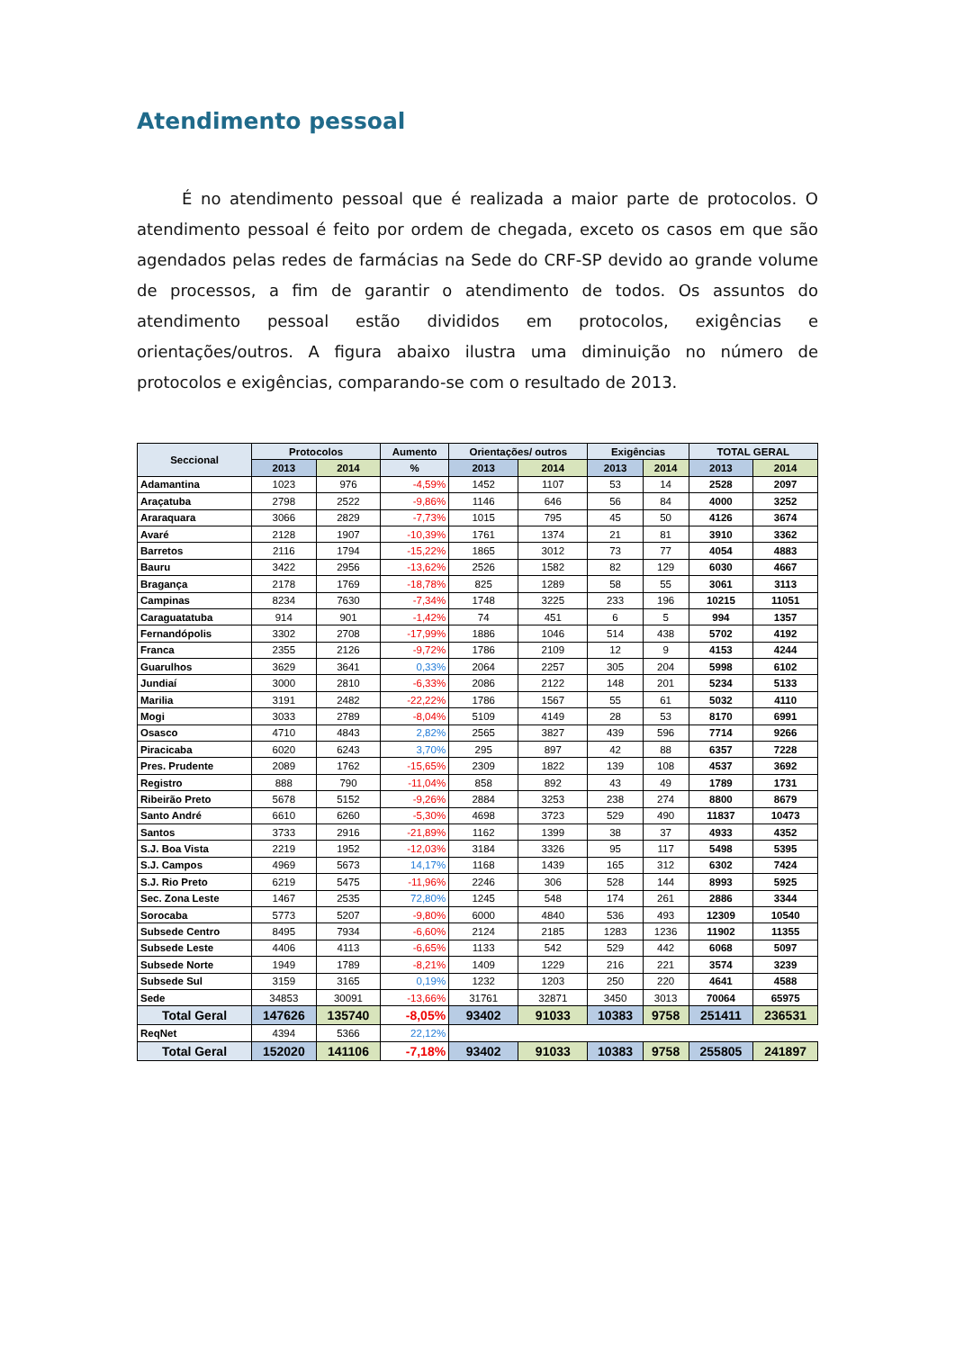Atendimento pessoal
É no atendimento pessoal que é realizada a maior parte de protocolos. O atendimento pessoal é feito por ordem de chegada, exceto os casos em que são agendados pelas redes de farmácias na Sede do CRF-SP devido ao grande volume de processos, a fim de garantir o atendimento de todos. Os assuntos do atendimento pessoal estão divididos em protocolos, exigências e orientações/outros. A figura abaixo ilustra uma diminuição no número de protocolos e exigências, comparando-se com o resultado de 2013.
| Seccional | Protocolos | | Aumento | Orientações/ outros | | Exigências | | TOTAL GERAL | |
| --- | --- | --- | --- | --- | --- | --- | --- | --- | --- |
| | 2013 | 2014 | % | 2013 | 2014 | 2013 | 2014 | 2013 | 2014 |
| Adamantina | 1023 | 976 | -4,59% | 1452 | 1107 | 53 | 14 | 2528 | 2097 |
| Araçatuba | 2798 | 2522 | -9,86% | 1146 | 646 | 56 | 84 | 4000 | 3252 |
| Araraquara | 3066 | 2829 | -7,73% | 1015 | 795 | 45 | 50 | 4126 | 3674 |
| Avaré | 2128 | 1907 | -10,39% | 1761 | 1374 | 21 | 81 | 3910 | 3362 |
| Barretos | 2116 | 1794 | -15,22% | 1865 | 3012 | 73 | 77 | 4054 | 4883 |
| Bauru | 3422 | 2956 | -13,62% | 2526 | 1582 | 82 | 129 | 6030 | 4667 |
| Bragança | 2178 | 1769 | -18,78% | 825 | 1289 | 58 | 55 | 3061 | 3113 |
| Campinas | 8234 | 7630 | -7,34% | 1748 | 3225 | 233 | 196 | 10215 | 11051 |
| Caraguatatuba | 914 | 901 | -1,42% | 74 | 451 | 6 | 5 | 994 | 1357 |
| Fernandópolis | 3302 | 2708 | -17,99% | 1886 | 1046 | 514 | 438 | 5702 | 4192 |
| Franca | 2355 | 2126 | -9,72% | 1786 | 2109 | 12 | 9 | 4153 | 4244 |
| Guarulhos | 3629 | 3641 | 0,33% | 2064 | 2257 | 305 | 204 | 5998 | 6102 |
| Jundiaí | 3000 | 2810 | -6,33% | 2086 | 2122 | 148 | 201 | 5234 | 5133 |
| Marilia | 3191 | 2482 | -22,22% | 1786 | 1567 | 55 | 61 | 5032 | 4110 |
| Mogi | 3033 | 2789 | -8,04% | 5109 | 4149 | 28 | 53 | 8170 | 6991 |
| Osasco | 4710 | 4843 | 2,82% | 2565 | 3827 | 439 | 596 | 7714 | 9266 |
| Piracicaba | 6020 | 6243 | 3,70% | 295 | 897 | 42 | 88 | 6357 | 7228 |
| Pres. Prudente | 2089 | 1762 | -15,65% | 2309 | 1822 | 139 | 108 | 4537 | 3692 |
| Registro | 888 | 790 | -11,04% | 858 | 892 | 43 | 49 | 1789 | 1731 |
| Ribeirão Preto | 5678 | 5152 | -9,26% | 2884 | 3253 | 238 | 274 | 8800 | 8679 |
| Santo André | 6610 | 6260 | -5,30% | 4698 | 3723 | 529 | 490 | 11837 | 10473 |
| Santos | 3733 | 2916 | -21,89% | 1162 | 1399 | 38 | 37 | 4933 | 4352 |
| S.J. Boa Vista | 2219 | 1952 | -12,03% | 3184 | 3326 | 95 | 117 | 5498 | 5395 |
| S.J. Campos | 4969 | 5673 | 14,17% | 1168 | 1439 | 165 | 312 | 6302 | 7424 |
| S.J. Rio Preto | 6219 | 5475 | -11,96% | 2246 | 306 | 528 | 144 | 8993 | 5925 |
| Sec. Zona Leste | 1467 | 2535 | 72,80% | 1245 | 548 | 174 | 261 | 2886 | 3344 |
| Sorocaba | 5773 | 5207 | -9,80% | 6000 | 4840 | 536 | 493 | 12309 | 10540 |
| Subsede Centro | 8495 | 7934 | -6,60% | 2124 | 2185 | 1283 | 1236 | 11902 | 11355 |
| Subsede Leste | 4406 | 4113 | -6,65% | 1133 | 542 | 529 | 442 | 6068 | 5097 |
| Subsede Norte | 1949 | 1789 | -8,21% | 1409 | 1229 | 216 | 221 | 3574 | 3239 |
| Subsede Sul | 3159 | 3165 | 0,19% | 1232 | 1203 | 250 | 220 | 4641 | 4588 |
| Sede | 34853 | 30091 | -13,66% | 31761 | 32871 | 3450 | 3013 | 70064 | 65975 |
| Total Geral | 147626 | 135740 | -8,05% | 93402 | 91033 | 10383 | 9758 | 251411 | 236531 |
| ReqNet | 4394 | 5366 | 22,12% | | | | | | |
| Total Geral | 152020 | 141106 | -7,18% | 93402 | 91033 | 10383 | 9758 | 255805 | 241897 |